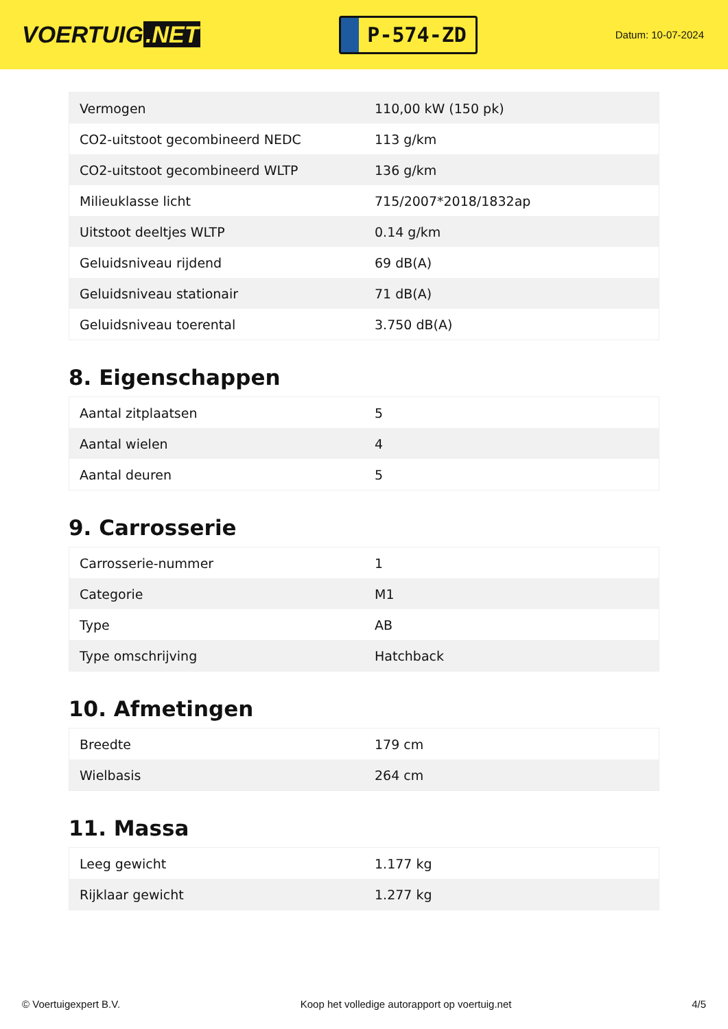VOERTUIG.NET
P-574-ZD
Datum: 10-07-2024
| Vermogen | 110,00 kW (150 pk) |
| CO2-uitstoot gecombineerd NEDC | 113 g/km |
| CO2-uitstoot gecombineerd WLTP | 136 g/km |
| Milieuklasse licht | 715/2007*2018/1832ap |
| Uitstoot deeltjes WLTP | 0.14 g/km |
| Geluidsniveau rijdend | 69 dB(A) |
| Geluidsniveau stationair | 71 dB(A) |
| Geluidsniveau toerental | 3.750 dB(A) |
8. Eigenschappen
| Aantal zitplaatsen | 5 |
| Aantal wielen | 4 |
| Aantal deuren | 5 |
9. Carrosserie
| Carrosserie-nummer | 1 |
| Categorie | M1 |
| Type | AB |
| Type omschrijving | Hatchback |
10. Afmetingen
| Breedte | 179 cm |
| Wielbasis | 264 cm |
11. Massa
| Leeg gewicht | 1.177 kg |
| Rijklaar gewicht | 1.277 kg |
© Voertuigexpert B.V. Koop het volledige autorapport op voertuig.net 4/5